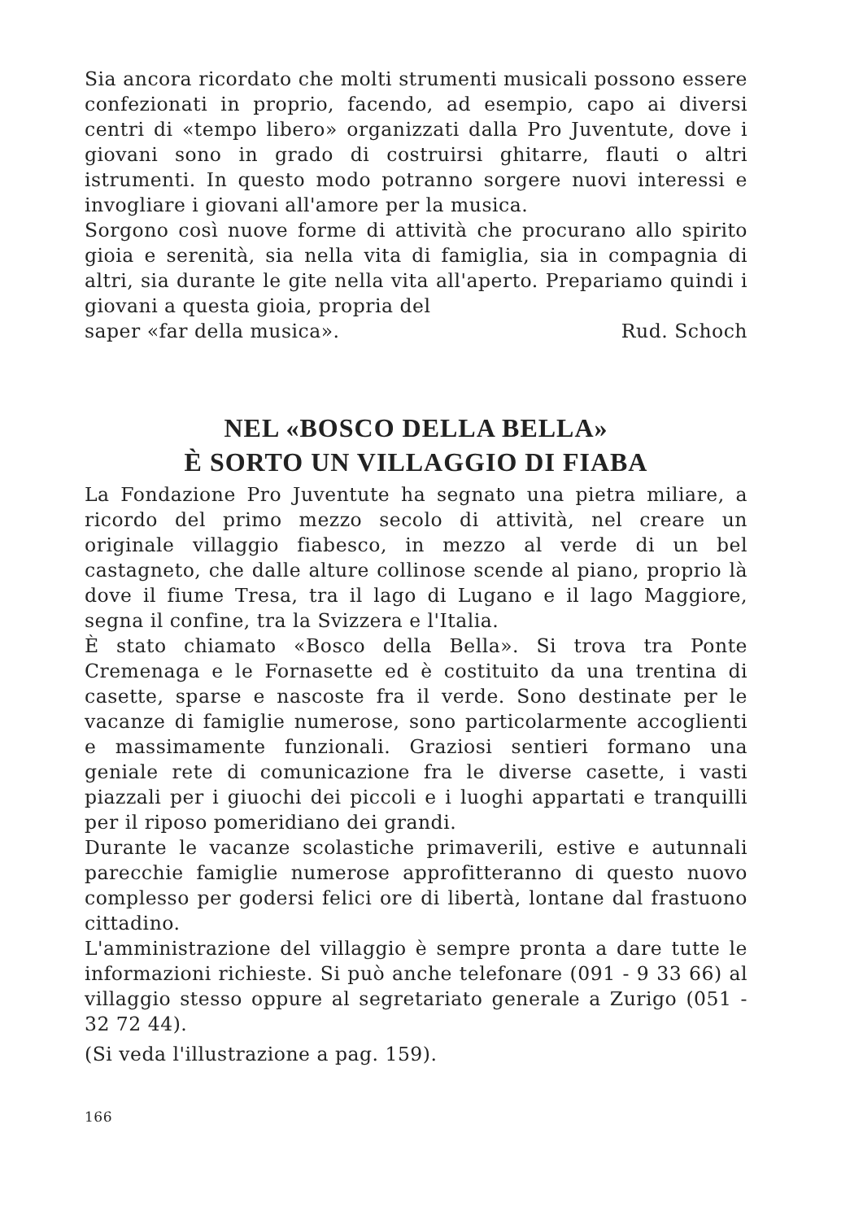Sia ancora ricordato che molti strumenti musicali possono essere confezionati in proprio, facendo, ad esempio, capo ai diversi centri di «tempo libero» organizzati dalla Pro Juventute, dove i giovani sono in grado di costruirsi ghitarre, flauti o altri istrumenti. In questo modo potranno sorgere nuovi interessi e invogliare i giovani all'amore per la musica.
Sorgono così nuove forme di attività che procurano allo spirito gioia e serenità, sia nella vita di famiglia, sia in compagnia di altri, sia durante le gite nella vita all'aperto. Prepariamo quindi i giovani a questa gioia, propria del
saper «far della musica». Rud. Schoch
NEL «BOSCO DELLA BELLA»
È SORTO UN VILLAGGIO DI FIABA
La Fondazione Pro Juventute ha segnato una pietra miliare, a ricordo del primo mezzo secolo di attività, nel creare un originale villaggio fiabesco, in mezzo al verde di un bel castagneto, che dalle alture collinose scende al piano, proprio là dove il fiume Tresa, tra il lago di Lugano e il lago Maggiore, segna il confine, tra la Svizzera e l'Italia.
È stato chiamato «Bosco della Bella». Si trova tra Ponte Cremenaga e le Fornasette ed è costituito da una trentina di casette, sparse e nascoste fra il verde. Sono destinate per le vacanze di famiglie numerose, sono particolarmente accoglienti e massimamente funzionali. Graziosi sentieri formano una geniale rete di comunicazione fra le diverse casette, i vasti piazzali per i giuochi dei piccoli e i luoghi appartati e tranquilli per il riposo pomeridiano dei grandi.
Durante le vacanze scolastiche primaverili, estive e autunnali parecchie famiglie numerose approfitteranno di questo nuovo complesso per godersi felici ore di libertà, lontane dal frastuono cittadino.
L'amministrazione del villaggio è sempre pronta a dare tutte le informazioni richieste. Si può anche telefonare (091 - 9 33 66) al villaggio stesso oppure al segretariato generale a Zurigo (051 - 32 72 44).
(Si veda l'illustrazione a pag. 159).
166